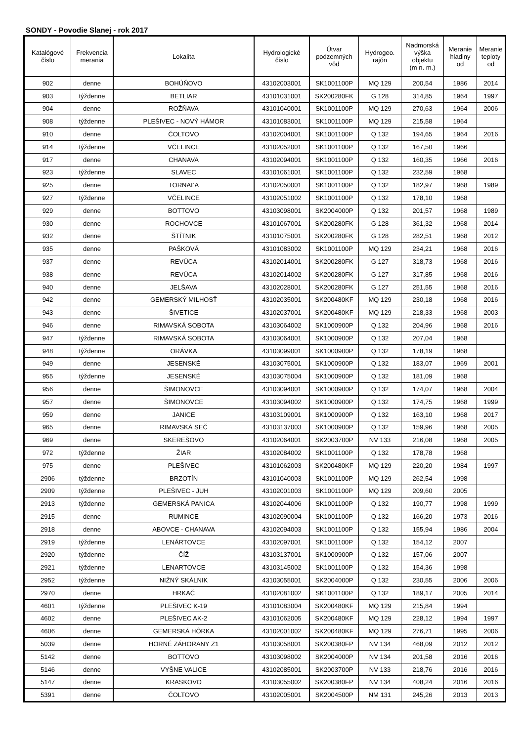SONDY - Povodie Slanej - rok 2017
| Katalógové číslo | Frekvencia merania | Lokalita | Hydrologické číslo | Útvar podzemných vôd | Hydrogeo. rajón | Nadmorská výška objektu (m n. m.) | Meranie hladiny od | Meranie teploty od |
| --- | --- | --- | --- | --- | --- | --- | --- | --- |
| 902 | denne | BOHÚŇOVO | 43102003001 | SK1001100P | MQ 129 | 200,54 | 1986 | 2014 |
| 903 | týždenne | BETLIAR | 43101031001 | SK200280FK | G 128 | 314,85 | 1964 | 1997 |
| 904 | denne | ROŽŇAVA | 43101040001 | SK1001100P | MQ 129 | 270,63 | 1964 | 2006 |
| 908 | týždenne | PLEŠIVEC - NOVÝ HÁMOR | 43101083001 | SK1001100P | MQ 129 | 215,58 | 1964 | |
| 910 | denne | ČOLTOVO | 43102004001 | SK1001100P | Q 132 | 194,65 | 1964 | 2016 |
| 914 | týždenne | VČELINCE | 43102052001 | SK1001100P | Q 132 | 167,50 | 1966 | |
| 917 | denne | CHANAVA | 43102094001 | SK1001100P | Q 132 | 160,35 | 1966 | 2016 |
| 923 | týždenne | SLAVEC | 43101061001 | SK1001100P | Q 132 | 232,59 | 1968 | |
| 925 | denne | TORNAĽA | 43102050001 | SK1001100P | Q 132 | 182,97 | 1968 | 1989 |
| 927 | týždenne | VČELINCE | 43102051002 | SK1001100P | Q 132 | 178,10 | 1968 | |
| 929 | denne | BOTTOVO | 43103098001 | SK2004000P | Q 132 | 201,57 | 1968 | 1989 |
| 930 | denne | ROCHOVCE | 43101067001 | SK200280FK | G 128 | 361,32 | 1968 | 2014 |
| 932 | denne | ŠTÍTNIK | 43101075001 | SK200280FK | G 128 | 282,51 | 1968 | 2012 |
| 935 | denne | PAŠKOVÁ | 43101083002 | SK1001100P | MQ 129 | 234,21 | 1968 | 2016 |
| 937 | denne | REVÚCA | 43102014001 | SK200280FK | G 127 | 318,73 | 1968 | 2016 |
| 938 | denne | REVÚCA | 43102014002 | SK200280FK | G 127 | 317,85 | 1968 | 2016 |
| 940 | denne | JELŠAVA | 43102028001 | SK200280FK | G 127 | 251,55 | 1968 | 2016 |
| 942 | denne | GEMERSKÝ MILHOSŤ | 43102035001 | SK200480KF | MQ 129 | 230,18 | 1968 | 2016 |
| 943 | denne | ŠIVETICE | 43102037001 | SK200480KF | MQ 129 | 218,33 | 1968 | 2003 |
| 946 | denne | RIMAVSKÁ SOBOTA | 43103064002 | SK1000900P | Q 132 | 204,96 | 1968 | 2016 |
| 947 | týždenne | RIMAVSKÁ SOBOTA | 43103064001 | SK1000900P | Q 132 | 207,04 | 1968 | |
| 948 | týždenne | ORÁVKA | 43103099001 | SK1000900P | Q 132 | 178,19 | 1968 | |
| 949 | denne | JESENSKÉ | 43103075001 | SK1000900P | Q 132 | 183,07 | 1969 | 2001 |
| 955 | týždenne | JESENSKÉ | 43103075004 | SK1000900P | Q 132 | 181,09 | 1968 | |
| 956 | denne | ŠIMONOVCE | 43103094001 | SK1000900P | Q 132 | 174,07 | 1968 | 2004 |
| 957 | denne | ŠIMONOVCE | 43103094002 | SK1000900P | Q 132 | 174,75 | 1968 | 1999 |
| 959 | denne | JANICE | 43103109001 | SK1000900P | Q 132 | 163,10 | 1968 | 2017 |
| 965 | denne | RIMAVSKÁ SEČ | 43103137003 | SK1000900P | Q 132 | 159,96 | 1968 | 2005 |
| 969 | denne | SKEREŠOVO | 43102064001 | SK2003700P | NV 133 | 216,08 | 1968 | 2005 |
| 972 | týždenne | ŽIAR | 43102084002 | SK1001100P | Q 132 | 178,78 | 1968 | |
| 975 | denne | PLEŠIVEC | 43101062003 | SK200480KF | MQ 129 | 220,20 | 1984 | 1997 |
| 2906 | týždenne | BRZOTÍN | 43101040003 | SK1001100P | MQ 129 | 262,54 | 1998 | |
| 2909 | týždenne | PLEŠIVEC - JUH | 43102001003 | SK1001100P | MQ 129 | 209,60 | 2005 | |
| 2913 | týždenne | GEMERSKÁ PANICA | 43102044006 | SK1001100P | Q 132 | 190,77 | 1998 | 1999 |
| 2915 | denne | RUMINCE | 43102090004 | SK1001100P | Q 132 | 166,20 | 1973 | 2016 |
| 2918 | denne | ABOVCE - CHANAVA | 43102094003 | SK1001100P | Q 132 | 155,94 | 1986 | 2004 |
| 2919 | týždenne | LENÁRTOVCE | 43102097001 | SK1001100P | Q 132 | 154,12 | 2007 | |
| 2920 | týždenne | ČÍŽ | 43103137001 | SK1000900P | Q 132 | 157,06 | 2007 | |
| 2921 | týždenne | LENARTOVCE | 43103145002 | SK1001100P | Q 132 | 154,36 | 1998 | |
| 2952 | týždenne | NIŽNÝ SKÁLNIK | 43103055001 | SK2004000P | Q 132 | 230,55 | 2006 | 2006 |
| 2970 | denne | HRKAČ | 43102081002 | SK1001100P | Q 132 | 189,17 | 2005 | 2014 |
| 4601 | týždenne | PLEŠIVEC K-19 | 43101083004 | SK200480KF | MQ 129 | 215,84 | 1994 | |
| 4602 | denne | PLEŠIVEC AK-2 | 43101062005 | SK200480KF | MQ 129 | 228,12 | 1994 | 1997 |
| 4606 | denne | GEMERSKÁ HÔRKA | 43102001002 | SK200480KF | MQ 129 | 276,71 | 1995 | 2006 |
| 5039 | denne | HORNÉ ZÁHORANY Z1 | 43103058001 | SK200380FP | NV 134 | 468,09 | 2012 | 2012 |
| 5142 | denne | BOTTOVO | 43103098002 | SK2004000P | NV 134 | 201,58 | 2016 | 2016 |
| 5146 | denne | VYŠNE VALICE | 43102085001 | SK2003700P | NV 133 | 218,76 | 2016 | 2016 |
| 5147 | denne | KRASKOVO | 43103055002 | SK200380FP | NV 134 | 408,24 | 2016 | 2016 |
| 5391 | denne | ČOLTOVO | 43102005001 | SK2004500P | NM 131 | 245,26 | 2013 | 2013 |